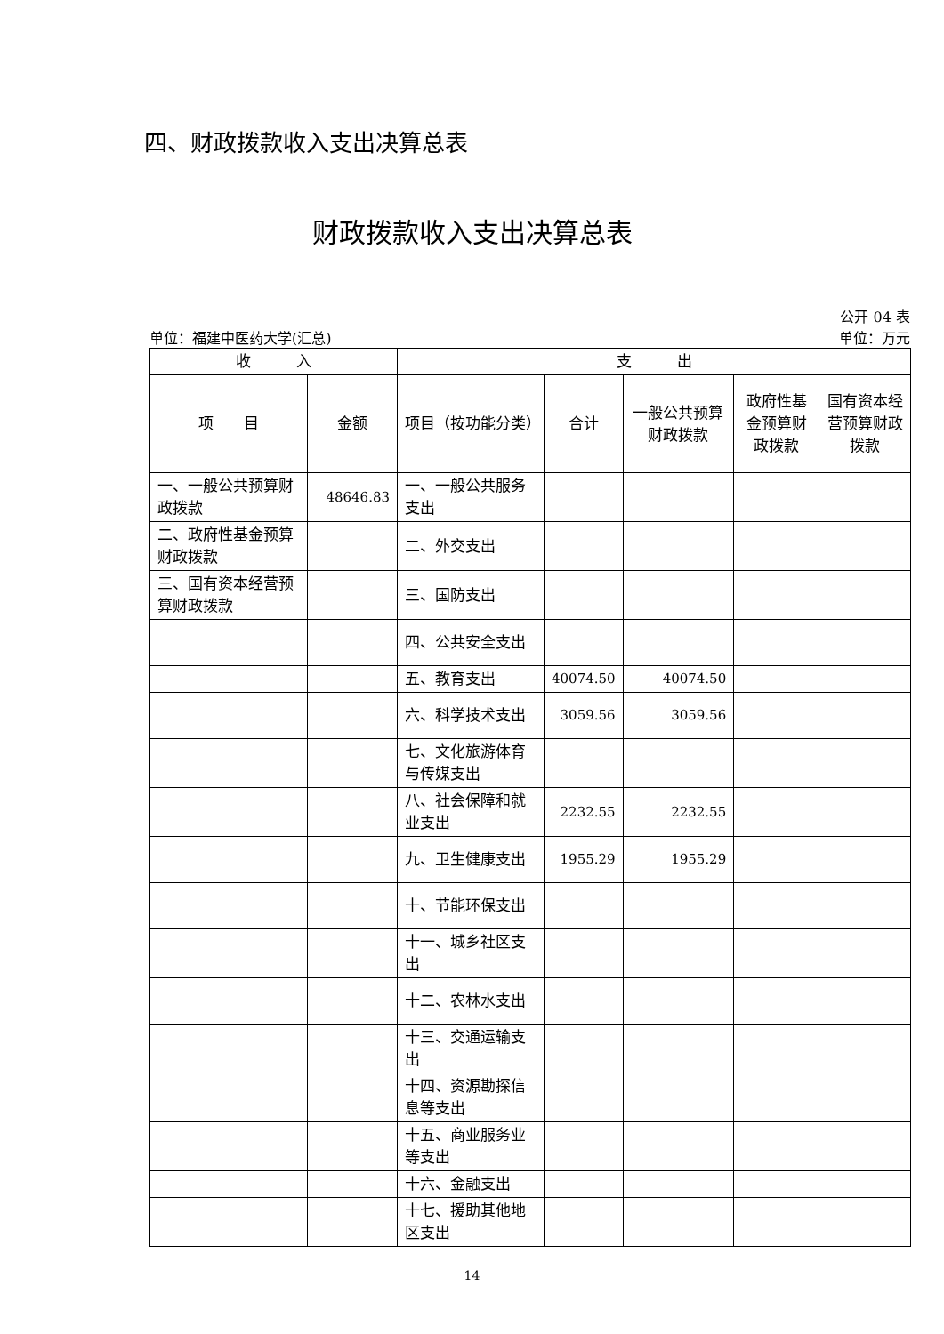四、财政拨款收入支出决算总表
财政拨款收入支出决算总表
公开 04 表
单位：福建中医药大学(汇总) 单位：万元
| 收 入 | | 支 出 | | | | |
| --- | --- | --- | --- | --- | --- | --- |
| 项 目 | 金额 | 项目（按功能分类） | 合计 | 一般公共预算财政拨款 | 政府性基金预算财政拨款 | 国有资本经营预算财政拨款 |
| 一、一般公共预算财政拨款 | 48646.83 | 一、一般公共服务支出 | | | | |
| 二、政府性基金预算财政拨款 | | 二、外交支出 | | | | |
| 三、国有资本经营预算财政拨款 | | 三、国防支出 | | | | |
| | | 四、公共安全支出 | | | | |
| | | 五、教育支出 | 40074.50 | 40074.50 | | |
| | | 六、科学技术支出 | 3059.56 | 3059.56 | | |
| | | 七、文化旅游体育与传媒支出 | | | | |
| | | 八、社会保障和就业支出 | 2232.55 | 2232.55 | | |
| | | 九、卫生健康支出 | 1955.29 | 1955.29 | | |
| | | 十、节能环保支出 | | | | |
| | | 十一、城乡社区支出 | | | | |
| | | 十二、农林水支出 | | | | |
| | | 十三、交通运输支出 | | | | |
| | | 十四、资源勘探信息等支出 | | | | |
| | | 十五、商业服务业等支出 | | | | |
| | | 十六、金融支出 | | | | |
| | | 十七、援助其他地区支出 | | | | |
14